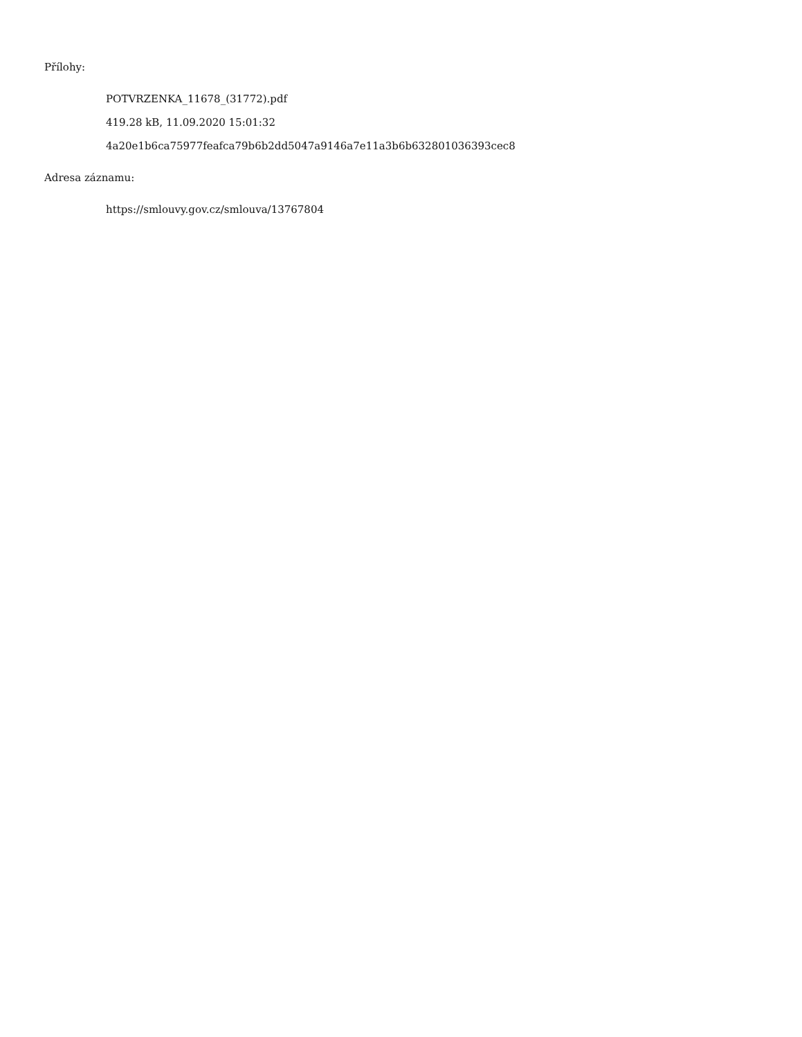Přílohy:
POTVRZENKA_11678_(31772).pdf
419.28 kB, 11.09.2020 15:01:32
4a20e1b6ca75977feafca79b6b2dd5047a9146a7e11a3b6b632801036393cec8
Adresa záznamu:
https://smlouvy.gov.cz/smlouva/13767804